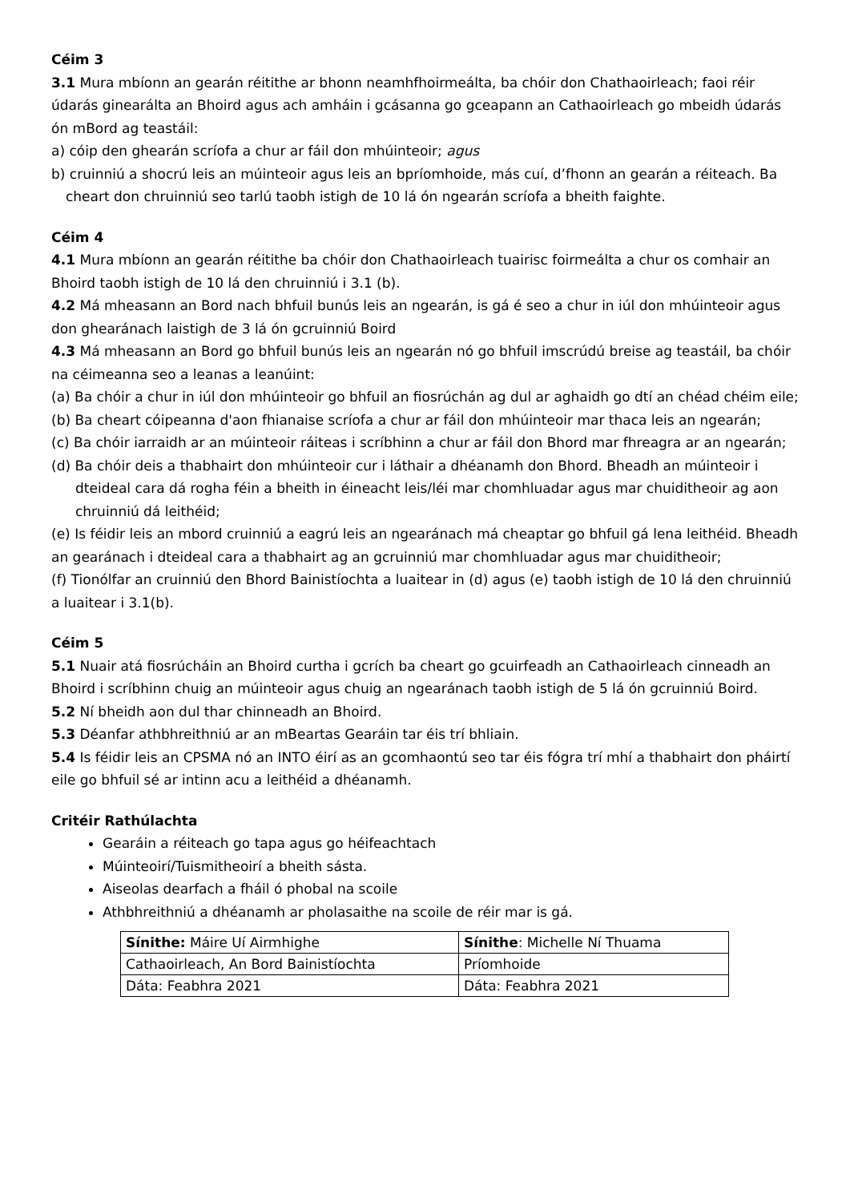Céim 3
3.1 Mura mbíonn an gearán réitithe ar bhonn neamhfhoirmeálta, ba chóir don Chathaoirleach; faoi réir údarás ginearálta an Bhoird agus ach amháin i gcásanna go gceapann an Cathaoirleach go mbeidh údarás ón mBord ag teastáil:
a) cóip den ghearán scríofa a chur ar fáil don mhúinteoir; agus
b) cruinniú a shocrú leis an múinteoir agus leis an bpríomhoide, más cuí, d’fhonn an gearán a réiteach. Ba cheart don chruinniú seo tarlú taobh istigh de 10 lá ón ngearán scríofa a bheith faighte.
Céim 4
4.1 Mura mbíonn an gearán réitithe ba chóir don Chathaoirleach tuairisc foirmeálta a chur os comhair an Bhoird taobh istigh de 10 lá den chruinniú i 3.1 (b).
4.2 Má mheasann an Bord nach bhfuil bunús leis an ngearán, is gá é seo a chur in iúl don mhúinteoir agus don ghearánach laistigh de 3 lá ón gcruinniú Boird
4.3 Má mheasann an Bord go bhfuil bunús leis an ngearán nó go bhfuil imscrúdú breise ag teastáil, ba chóir na céimeanna seo a leanas a leanúint:
(a) Ba chóir a chur in iúl don mhúinteoir go bhfuil an fiosrúchán ag dul ar aghaidh go dtí an chéad chéim eile;
(b) Ba cheart cóipeanna d'aon fhianaise scríofa a chur ar fáil don mhúinteoir mar thaca leis an ngearán;
(c) Ba chóir iarraidh ar an múinteoir ráiteas i scríbhinn a chur ar fáil don Bhord mar fhreagra ar an ngearán;
(d) Ba chóir deis a thabhairt don mhúinteoir cur i láthair a dhéanamh don Bhord. Bheadh an múinteoir i dteideal cara dá rogha féin a bheith in éineacht leis/léi mar chomhluadar agus mar chuiditheoir ag aon chruinniú dá leithéid;
(e) Is féidir leis an mbord cruinniú a eagrú leis an ngearánach má cheaptar go bhfuil gá lena leithéid. Bheadh an gearánach i dteideal cara a thabhairt ag an gcruinniú mar chomhluadar agus mar chuiditheoir;
(f) Tionólfar an cruinniú den Bhord Bainistíochta a luaitear in (d) agus (e) taobh istigh de 10 lá den chruinniú a luaitear i 3.1(b).
Céim 5
5.1 Nuair atá fiosrúcháin an Bhoird curtha i gcrích ba cheart go gcuirfeadh an Cathaoirleach cinneadh an Bhoird i scríbhinn chuig an múinteoir agus chuig an ngearánach taobh istigh de 5 lá ón gcruinniú Boird.
5.2 Ní bheidh aon dul thar chinneadh an Bhoird.
5.3 Déanfar athbhreithniú ar an mBeartas Gearáin tar éis trí bhliain.
5.4 Is féidir leis an CPSMA nó an INTO éirí as an gcomhaontú seo tar éis fógra trí mhí a thabhairt don pháirtí eile go bhfuil sé ar intinn acu a leithéid a dhéanamh.
Critéir Rathúlachta
Gearáin a réiteach go tapa agus go héifeachtach
Múinteoirí/Tuismitheoirí a bheith sásta.
Aiseolas dearfach a fháil ó phobal na scoile
Athbhreithniú a dhéanamh ar pholasaithe na scoile de réir mar is gá.
| Sínithe: Máire Uí Airmhighe | Sínithe : Michelle Ní Thuama |
| Cathaoirleach, An Bord Bainistíochta | Príomhoide |
| Dáta: Feabhra 2021 | Dáta: Feabhra 2021 |